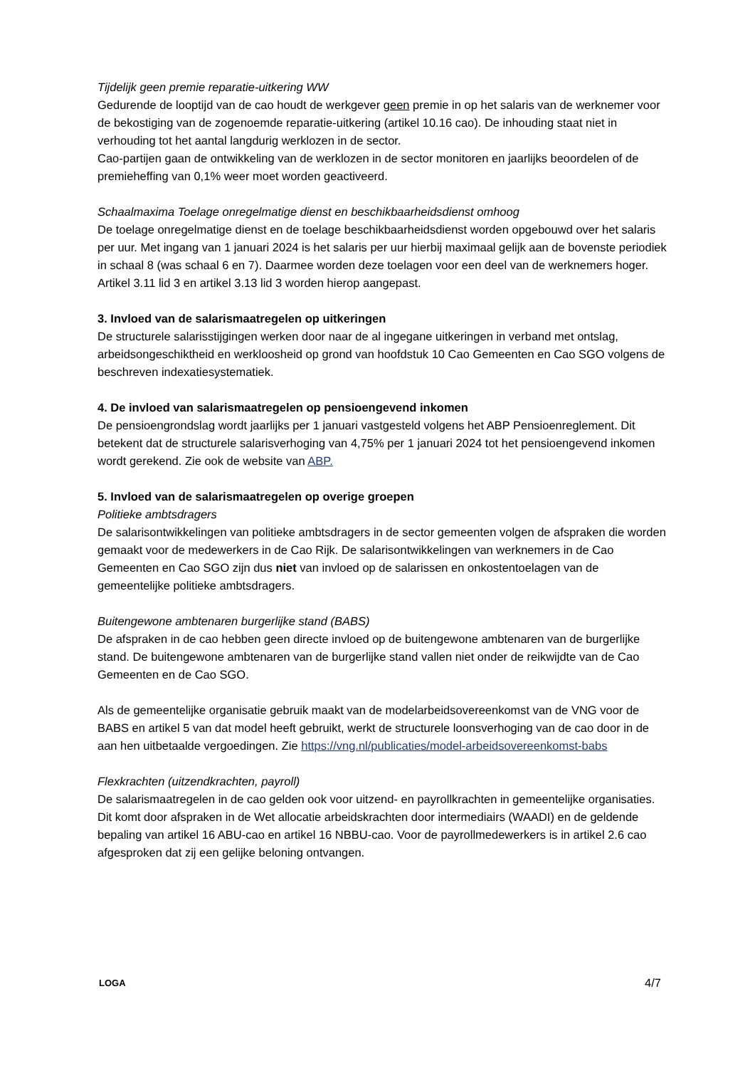Tijdelijk geen premie reparatie-uitkering WW
Gedurende de looptijd van de cao houdt de werkgever geen premie in op het salaris van de werknemer voor de bekostiging van de zogenoemde reparatie-uitkering (artikel 10.16 cao). De inhouding staat niet in verhouding tot het aantal langdurig werklozen in de sector.
Cao-partijen gaan de ontwikkeling van de werklozen in de sector monitoren en jaarlijks beoordelen of de premieheffing van 0,1% weer moet worden geactiveerd.
Schaalmaxima Toelage onregelmatige dienst en beschikbaarheidsdienst omhoog
De toelage onregelmatige dienst en de toelage beschikbaarheidsdienst worden opgebouwd over het salaris per uur. Met ingang van 1 januari 2024 is het salaris per uur hierbij maximaal gelijk aan de bovenste periodiek in schaal 8 (was schaal 6 en 7). Daarmee worden deze toelagen voor een deel van de werknemers hoger. Artikel 3.11 lid 3 en artikel 3.13 lid 3 worden hierop aangepast.
3. Invloed van de salarismaatregelen op uitkeringen
De structurele salarisstijgingen werken door naar de al ingegane uitkeringen in verband met ontslag, arbeidsongeschiktheid en werkloosheid op grond van hoofdstuk 10 Cao Gemeenten en Cao SGO volgens de beschreven indexatiesystematiek.
4. De invloed van salarismaatregelen op pensioengevend inkomen
De pensioengrondslag wordt jaarlijks per 1 januari vastgesteld volgens het ABP Pensioenreglement. Dit betekent dat de structurele salarisverhoging van 4,75% per 1 januari 2024 tot het pensioengevend inkomen wordt gerekend. Zie ook de website van ABP.
5. Invloed van de salarismaatregelen op overige groepen
Politieke ambtsdragers
De salarisontwikkelingen van politieke ambtsdragers in de sector gemeenten volgen de afspraken die worden gemaakt voor de medewerkers in de Cao Rijk. De salarisontwikkelingen van werknemers in de Cao Gemeenten en Cao SGO zijn dus niet van invloed op de salarissen en onkostentoelagen van de gemeentelijke politieke ambtsdragers.
Buitengewone ambtenaren burgerlijke stand (BABS)
De afspraken in de cao hebben geen directe invloed op de buitengewone ambtenaren van de burgerlijke stand. De buitengewone ambtenaren van de burgerlijke stand vallen niet onder de reikwijdte van de Cao Gemeenten en de Cao SGO.
Als de gemeentelijke organisatie gebruik maakt van de modelarbeidsovereenkomst van de VNG voor de BABS en artikel 5 van dat model heeft gebruikt, werkt de structurele loonsverhoging van de cao door in de aan hen uitbetaalde vergoedingen. Zie https://vng.nl/publicaties/model-arbeidsovereenkomst-babs
Flexkrachten (uitzendkrachten, payroll)
De salarismaatregelen in de cao gelden ook voor uitzend- en payrollkrachten in gemeentelijke organisaties. Dit komt door afspraken in de Wet allocatie arbeidskrachten door intermediairs (WAADI) en de geldende bepaling van artikel 16 ABU-cao en artikel 16 NBBU-cao. Voor de payrollmedewerkers is in artikel 2.6 cao afgesproken dat zij een gelijke beloning ontvangen.
LOGA 4/7